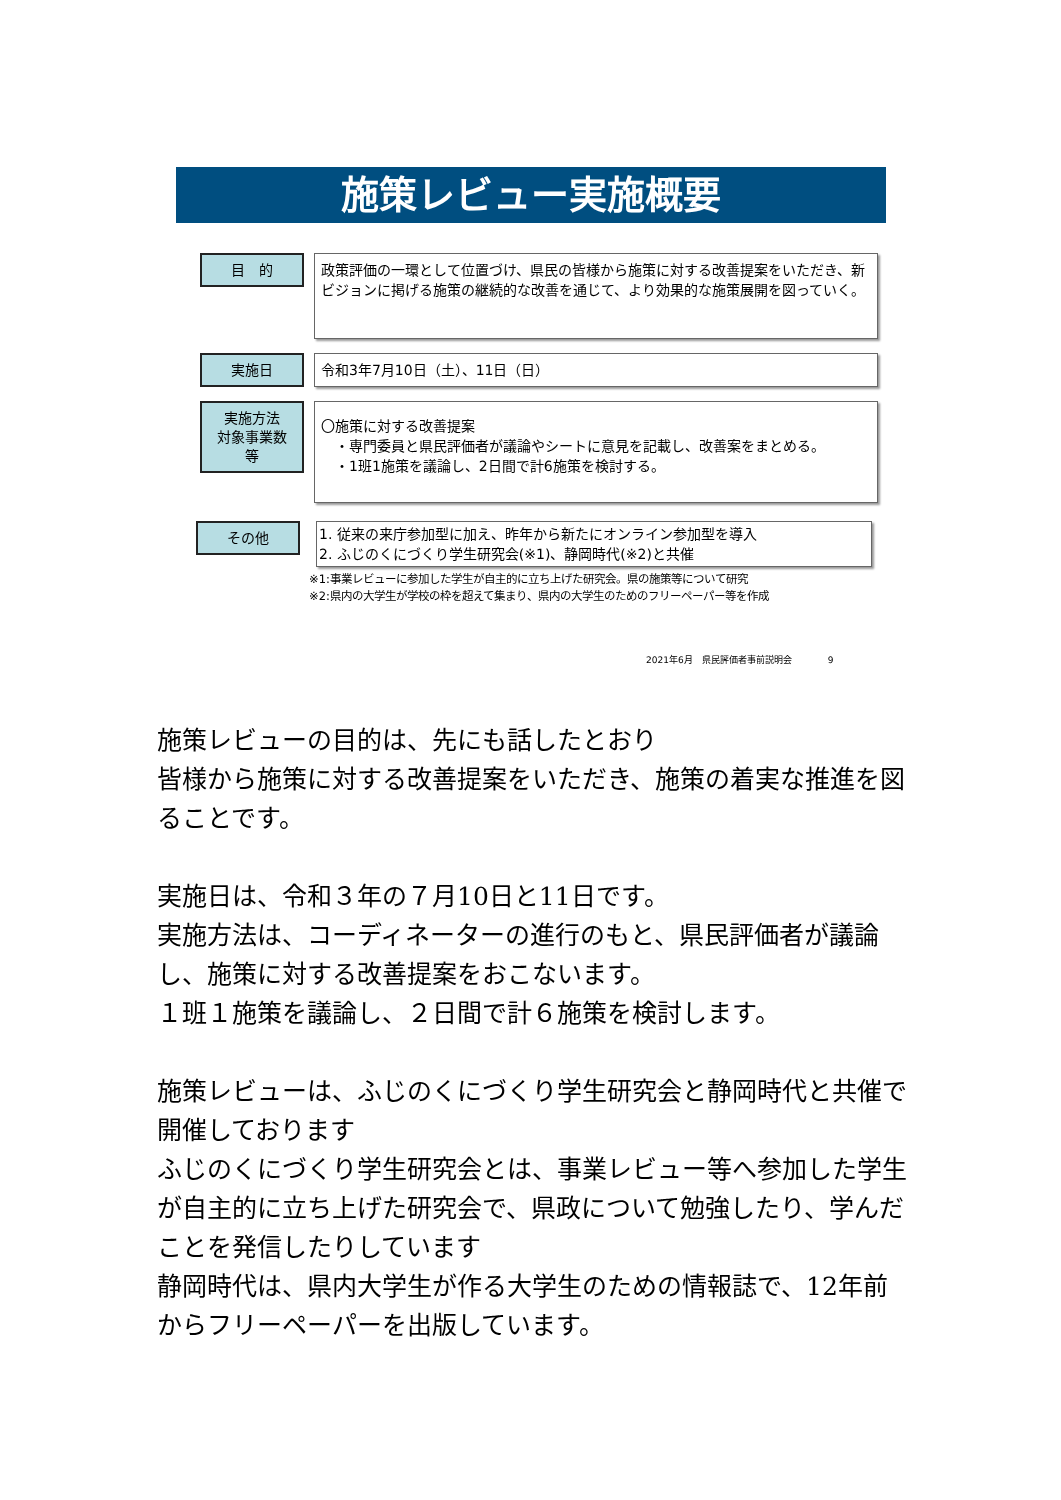施策レビュー実施概要
目　的
政策評価の一環として位置づけ、県民の皆様から施策に対する改善提案をいただき、新ビジョンに掲げる施策の継続的な改善を通じて、より効果的な施策展開を図っていく。
実施日
令和3年7月10日（土）、11日（日）
実施方法
対象事業数
等
〇施策に対する改善提案
　・専門委員と県民評価者が議論やシートに意見を記載し、改善案をまとめる。
　・1班1施策を議論し、2日間で計6施策を検討する。
その他
1. 従来の来庁参加型に加え、昨年から新たにオンライン参加型を導入
2. ふじのくにづくり学生研究会(※1)、静岡時代(※2)と共催
※1:事業レビューに参加した学生が自主的に立ち上げた研究会。県の施策等について研究
※2:県内の大学生が学校の枠を超えて集まり、県内の大学生のためのフリーペーパー等を作成
2021年6月　県民評価者事前説明会　　　　9
施策レビューの目的は、先にも話したとおり
皆様から施策に対する改善提案をいただき、施策の着実な推進を図ることです。
実施日は、令和３年の７月10日と11日です。
実施方法は、コーディネーターの進行のもと、県民評価者が議論し、施策に対する改善提案をおこないます。
１班１施策を議論し、２日間で計６施策を検討します。
施策レビューは、ふじのくにづくり学生研究会と静岡時代と共催で開催しております
ふじのくにづくり学生研究会とは、事業レビュー等へ参加した学生が自主的に立ち上げた研究会で、県政について勉強したり、学んだことを発信したりしています
静岡時代は、県内大学生が作る大学生のための情報誌で、12年前からフリーペーパーを出版しています。